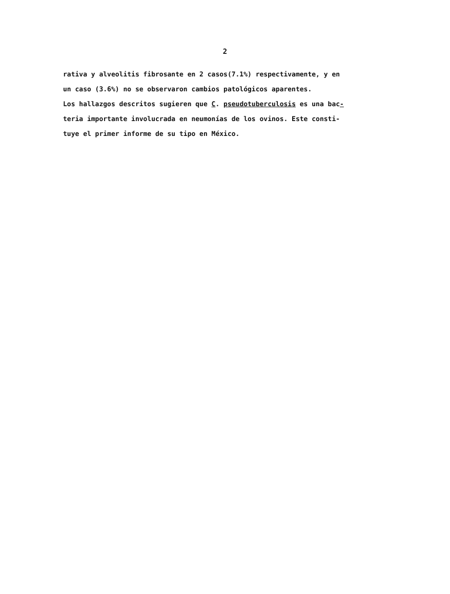2
rativa y alveolitis fibrosante en 2 casos(7.1%) respectivamente, y en
un caso (3.6%) no se observaron cambios patológicos aparentes.
Los hallazgos descritos sugieren que C. pseudotuberculosis es una bac-
teria importante involucrada en neumonías de los ovinos. Este consti-
tuye el primer informe de su tipo en México.